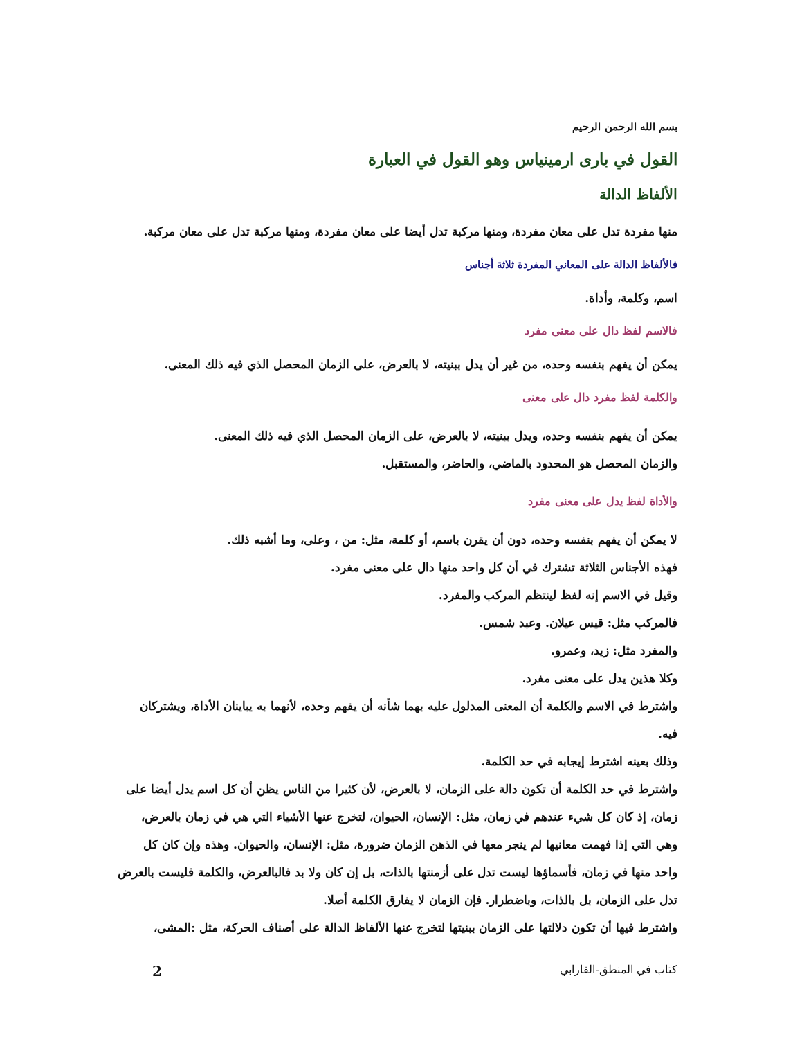بسم الله الرحمن الرحيم
القول في بارى ارمينياس وهو القول في العبارة
الألفاظ الدالة
منها مفردة تدل على معان مفردة، ومنها مركبة تدل أيضا على معان مفردة، ومنها مركبة تدل على معان مركبة.
فالألفاظ الدالة على المعاني المفردة ثلاثة أجناس
اسم، وكلمة، وأداة.
فالاسم لفظ دال على معنى مفرد
يمكن أن يفهم بنفسه وحده، من غير أن يدل ببنيته، لا بالعرض، على الزمان المحصل الذي فيه ذلك المعنى.
والكلمة لفظ مفرد دال على معنى
يمكن أن يفهم بنفسه وحده، ويدل ببنيته، لا بالعرض، على الزمان المحصل الذي فيه ذلك المعنى.
والزمان المحصل هو المحدود بالماضي، والحاضر، والمستقبل.
والأداة لفظ يدل على معنى مفرد
لا يمكن أن يفهم بنفسه وحده، دون أن يقرن باسم، أو كلمة، مثل: من ، وعلى، وما أشبه ذلك.
فهذه الأجناس الثلاثة تشترك في أن كل واحد منها دال على معنى مفرد.
وقيل في الاسم إنه لفظ لينتظم المركب والمفرد.
فالمركب مثل: قيس عيلان. وعبد شمس.
والمفرد مثل: زيد، وعمرو.
وكلا هذين يدل على معنى مفرد.
واشترط في الاسم والكلمة أن المعنى المدلول عليه بهما شأنه أن يفهم وحده، لأنهما به يباينان الأداة، ويشتركان فيه.
وذلك بعينه اشترط إيجابه في حد الكلمة.
واشترط في حد الكلمة أن تكون دالة على الزمان، لا بالعرض، لأن كثيرا من الناس يظن أن كل اسم يدل أيضا على زمان، إذ كان كل شيء عندهم في زمان، مثل: الإنسان، الحيوان، لتخرج عنها الأشياء التي هي في زمان بالعرض، وهي التي إذا فهمت معانيها لم ينجر معها في الذهن الزمان ضرورة، مثل: الإنسان، والحيوان. وهذه وإن كان كل واحد منها في زمان، فأسماؤها ليست تدل على أزمنتها بالذات، بل إن كان ولا بد فالبالعرض، والكلمة فليست بالعرض تدل على الزمان، بل بالذات، وباضطرار. فإن الزمان لا يفارق الكلمة أصلا.
واشترط فيها أن تكون دلالتها على الزمان ببنيتها لتخرج عنها الألفاظ الدالة على أصناف الحركة، مثل :المشى،
كتاب في المنطق-الفارابي 2